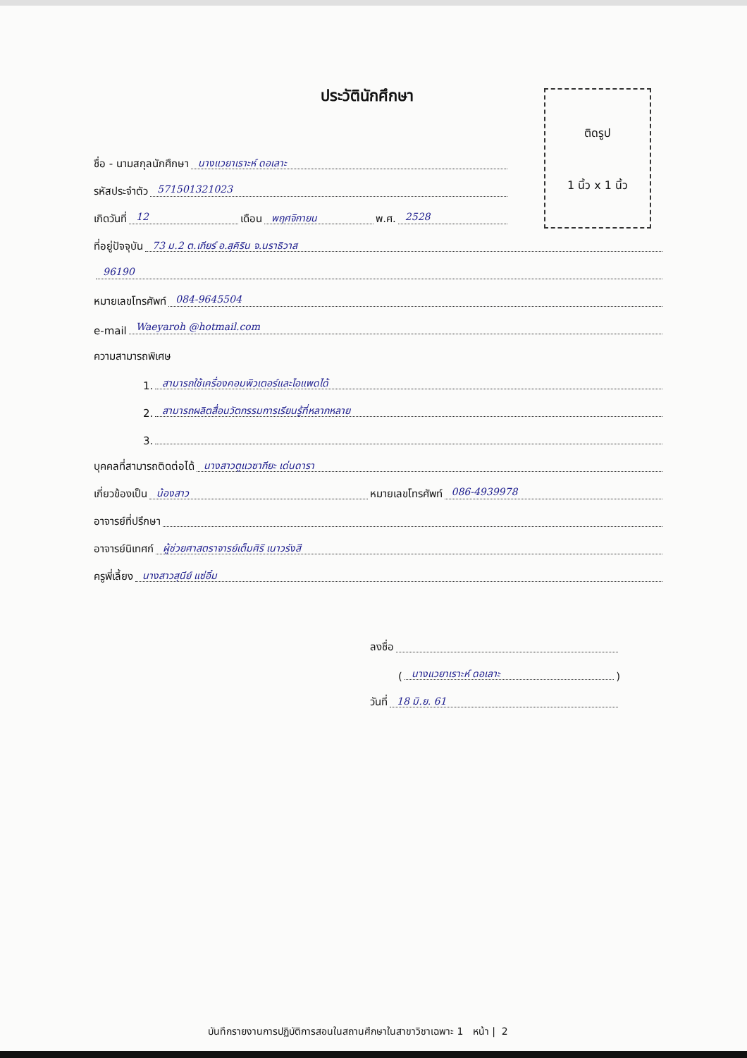ประวัตินักศึกษา
ติดรูป
1 นิ้ว x 1 นิ้ว
ชื่อ - นามสกุลนักศึกษา นางแวยาเราะห์ ดอเลาะ
รหัสประจำตัว 571501321023
เกิดวันที่ 12 เดือน พฤศจิกายน พ.ศ. 2528
ที่อยู่ปัจจุบัน 73 ม.2 ต.เกียร์ อ.สุคิริน จ.นราธิวาส
96190
หมายเลขโทรศัพท์ 084-9645504
e-mail Waeyaroh @hotmail.com
ความสามารถพิเศษ
1. สามารถใช้เครื่องคอมพิวเตอร์และไอแพดได้
2. สามารถผลิตสื่อนวัตกรรมการเรียนรู้ที่หลากหลาย
3.
บุคคลที่สามารถติดต่อได้ นางสาวตูแวซากียะ เด่นดารา
เกี่ยวข้องเป็น น้องสาว หมายเลขโทรศัพท์ 086-4939978
อาจารย์ที่ปรึกษา
อาจารย์นิเทศก์ ผู้ช่วยศาสตราจารย์เต็มศิริ เนาวรังสี
ครูพี่เลี้ยง นางสาวสุนีย์ แซ่อิ๋ม
ลงชื่อ
(นางแวยาเราะห์ ดอเลาะ)
วันที่ 18 มิ.ย. 61
บันทึกรายงานการปฏิบัติการสอนในสถานศึกษาในสาขาวิชาเฉพาะ 1 หน้า | 2